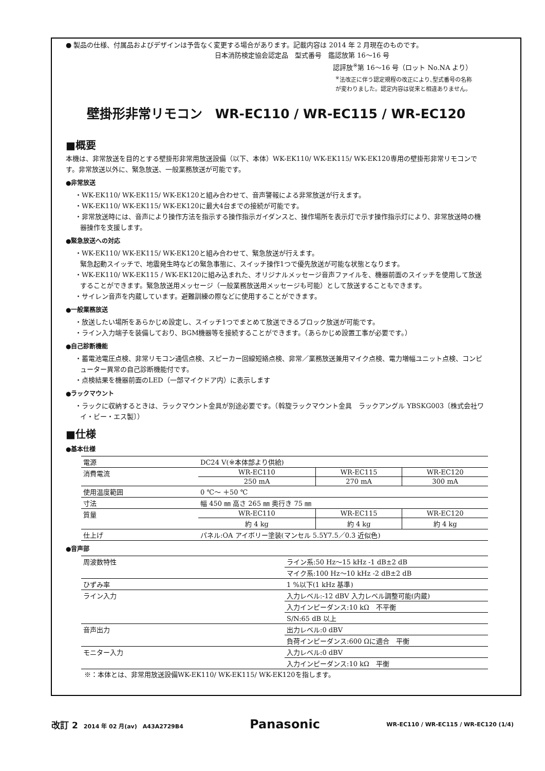● 製品の仕様、付属品およびデザインは予告なく変更する場合があります。記載内容は 2014 年 2 月現在のものです。
日本消防検定協会認定品　型式番号　鑑認放第 16～16 号
認評放<sup>※</sup>第 16～16 号（ロット No.NA より）
<sup>※</sup>法改正に伴う認定規程の改正により､型式番号の名称
が変わりました。認定内容は従来と相違ありません。
壁掛形非常リモコン　WR-EC110 / WR-EC115 / WR-EC120
■概要
本機は、非常放送を目的とする壁掛形非常用放送設備（以下、本体）WK-EK110/ WK-EK115/ WK-EK120専用の壁掛形非常リモコンです。非常放送以外に、緊急放送、一般業務放送が可能です。
●非常放送
・WK-EK110/ WK-EK115/ WK-EK120と組み合わせて、音声警報による非常放送が行えます。
・WK-EK110/ WK-EK115/ WK-EK120に最大4台までの接続が可能です。
・非常放送時には、音声により操作方法を指示する操作指示ガイダンスと、操作場所を表示灯で示す操作指示灯により、非常放送時の機器操作を支援します。
●緊急放送への対応
・WK-EK110/ WK-EK115/ WK-EK120と組み合わせて、緊急放送が行えます。
緊急起動スイッチで、地震発生時などの緊急事態に、スイッチ操作1つで優先放送が可能な状態となります。
・WK-EK110/ WK-EK115 / WK-EK120に組み込まれた、オリジナルメッセージ音声ファイルを、機器前面のスイッチを使用して放送することができます。緊急放送用メッセージ（一般業務放送用メッセージも可能）として放送することもできます。
・サイレン音声を内蔵しています。避難訓練の際などに使用することができます。
●一般業務放送
・放送したい場所をあらかじめ設定し、スイッチ1つでまとめて放送できるブロック放送が可能です。
・ライン入力端子を装備しており、BGM機器等を接続することができます。（あらかじめ設置工事が必要です。）
●自己診断機能
・蓄電池電圧点検、非常リモコン通信点検、スピーカー回線短絡点検、非常／業務放送兼用マイク点検、電力増幅ユニット点検、コンピューター異常の自己診断機能付です。
・点検結果を機器前面のLED（一部マイクドア内）に表示します
●ラックマウント
・ラックに収納するときは、ラックマウント金具が別途必要です。（斡旋ラックマウント金具　ラックアングル YBSKG003〔株式会社ワイ・ビー・エス製〕）
■仕様
●基本仕様
| 電源 | DC24 V(※本体部より供給) | | |
| 消費電流 | WR-EC110 | WR-EC115 | WR-EC120 |
| | 250 mA | 270 mA | 300 mA |
| 使用温度範囲 | 0 ℃～ ＋50 ℃ | | |
| 寸法 | 幅 450 ㎜ 高さ 265 ㎜ 奥行き 75 ㎜ | | |
| 質量 | WR-EC110 | WR-EC115 | WR-EC120 |
| | 約 4 kg | 約 4 kg | 約 4 kg |
| 仕上げ | パネル:OA アイボリー塗装(マンセル 5.5Y7.5／0.3 近似色) | | |
●音声部
| 周波数特性 | ライン系:50 Hz～15 kHz -1 dB±2 dB |
| | マイク系:100 Hz～10 kHz -2 dB±2 dB |
| ひずみ率 | 1 %以下(1 kHz 基準) |
| ライン入力 | 入力レベル:-12 dBV 入力レベル調整可能(内蔵) |
| | 入力インピーダンス:10 kΩ 不平衡 |
| | S/N:65 dB 以上 |
| 音声出力 | 出力レベル:0 dBV |
| | 負荷インピーダンス:600 Ωに適合 平衡 |
| モニター入力 | 入力レベル:0 dBV |
| | 入力インピーダンス:10 kΩ 平衡 |
※：本体とは、非常用放送設備WK-EK110/ WK-EK115/ WK-EK120を指します。
改訂 2　2014 年 02 月(av)　A43A2729B4 Panasonic WR-EC110 / WR-EC115 / WR-EC120 (1/4)